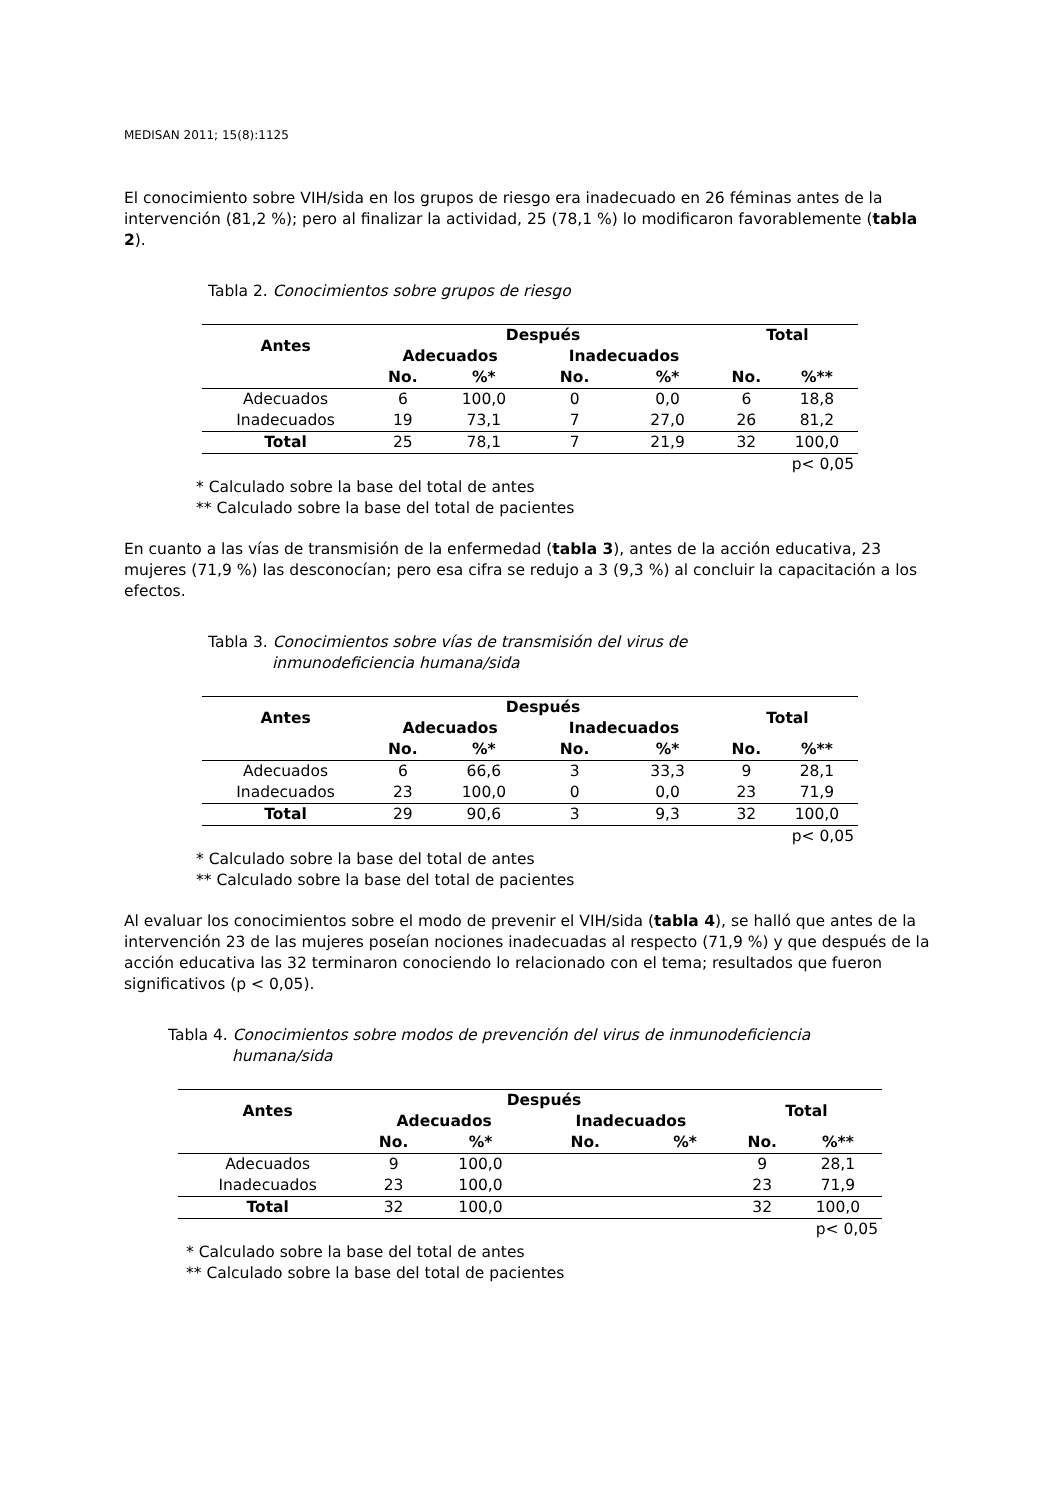MEDISAN 2011; 15(8):1125
El conocimiento sobre VIH/sida en los grupos de riesgo era inadecuado en 26 féminas antes de la intervención (81,2 %); pero al finalizar la actividad, 25 (78,1 %) lo modificaron favorablemente (tabla 2).
Tabla 2. Conocimientos sobre grupos de riesgo
| Antes | Después | | | | Total | |
| --- | --- | --- | --- | --- | --- | --- |
| | Adecuados | | Inadecuados | | | |
| | No. | %* | No. | %* | No. | %** |
| Adecuados | 6 | 100,0 | 0 | 0,0 | 6 | 18,8 |
| Inadecuados | 19 | 73,1 | 7 | 27,0 | 26 | 81,2 |
| Total | 25 | 78,1 | 7 | 21,9 | 32 | 100,0 |
| p< 0,05 | | | | | | |
* Calculado sobre la base del total de antes
** Calculado sobre la base del total de pacientes
En cuanto a las vías de transmisión de la enfermedad (tabla 3), antes de la acción educativa, 23 mujeres (71,9 %) las desconocían; pero esa cifra se redujo a 3 (9,3 %) al concluir la capacitación a los efectos.
Tabla 3. Conocimientos sobre vías de transmisión del virus de
inmunodeficiencia humana/sida
| Antes | Después | | | | Total | |
| --- | --- | --- | --- | --- | --- | --- |
| | Adecuados | | Inadecuados | | | |
| | No. | %* | No. | %* | No. | %** |
| Adecuados | 6 | 66,6 | 3 | 33,3 | 9 | 28,1 |
| Inadecuados | 23 | 100,0 | 0 | 0,0 | 23 | 71,9 |
| Total | 29 | 90,6 | 3 | 9,3 | 32 | 100,0 |
| p< 0,05 | | | | | | |
* Calculado sobre la base del total de antes
** Calculado sobre la base del total de pacientes
Al evaluar los conocimientos sobre el modo de prevenir el VIH/sida (tabla 4), se halló que antes de la intervención 23 de las mujeres poseían nociones inadecuadas al respecto (71,9 %) y que después de la acción educativa las 32 terminaron conociendo lo relacionado con el tema; resultados que fueron significativos (p < 0,05).
Tabla 4. Conocimientos sobre modos de prevención del virus de inmunodeficiencia
humana/sida
| Antes | Después | | | | Total | |
| --- | --- | --- | --- | --- | --- | --- |
| | Adecuados | | Inadecuados | | | |
| | No. | %* | No. | %* | No. | %** |
| Adecuados | 9 | 100,0 | | | 9 | 28,1 |
| Inadecuados | 23 | 100,0 | | | 23 | 71,9 |
| Total | 32 | 100,0 | | | 32 | 100,0 |
| p< 0,05 | | | | | | |
* Calculado sobre la base del total de antes
** Calculado sobre la base del total de pacientes